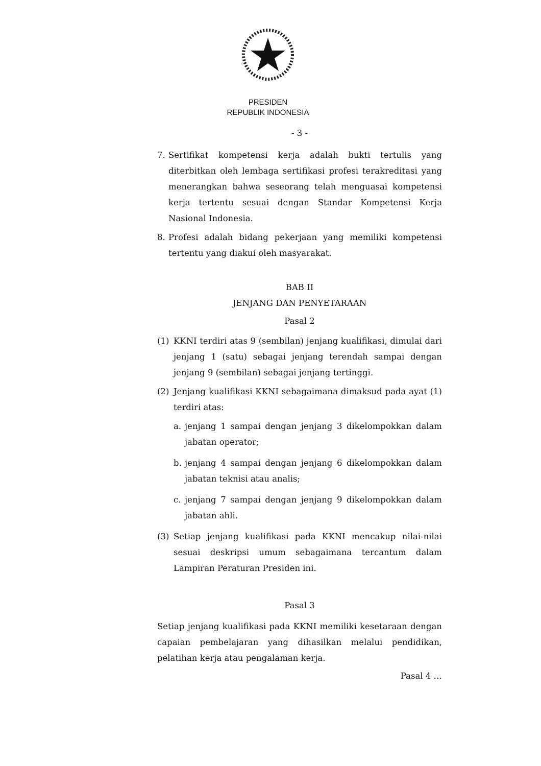PRESIDEN
REPUBLIK INDONESIA
- 3 -
7. Sertifikat kompetensi kerja adalah bukti tertulis yang diterbitkan oleh lembaga sertifikasi profesi terakreditasi yang menerangkan bahwa seseorang telah menguasai kompetensi kerja tertentu sesuai dengan Standar Kompetensi Kerja Nasional Indonesia.
8. Profesi adalah bidang pekerjaan yang memiliki kompetensi tertentu yang diakui oleh masyarakat.
BAB II
JENJANG DAN PENYETARAAN
Pasal 2
(1) KKNI terdiri atas 9 (sembilan) jenjang kualifikasi, dimulai dari jenjang 1 (satu) sebagai jenjang terendah sampai dengan jenjang 9 (sembilan) sebagai jenjang tertinggi.
(2) Jenjang kualifikasi KKNI sebagaimana dimaksud pada ayat (1) terdiri atas:
a. jenjang 1 sampai dengan jenjang 3 dikelompokkan dalam jabatan operator;
b. jenjang 4 sampai dengan jenjang 6 dikelompokkan dalam jabatan teknisi atau analis;
c. jenjang 7 sampai dengan jenjang 9 dikelompokkan dalam jabatan ahli.
(3) Setiap jenjang kualifikasi pada KKNI mencakup nilai-nilai sesuai deskripsi umum sebagaimana tercantum dalam Lampiran Peraturan Presiden ini.
Pasal 3
Setiap jenjang kualifikasi pada KKNI memiliki kesetaraan dengan capaian pembelajaran yang dihasilkan melalui pendidikan, pelatihan kerja atau pengalaman kerja.
Pasal 4 …